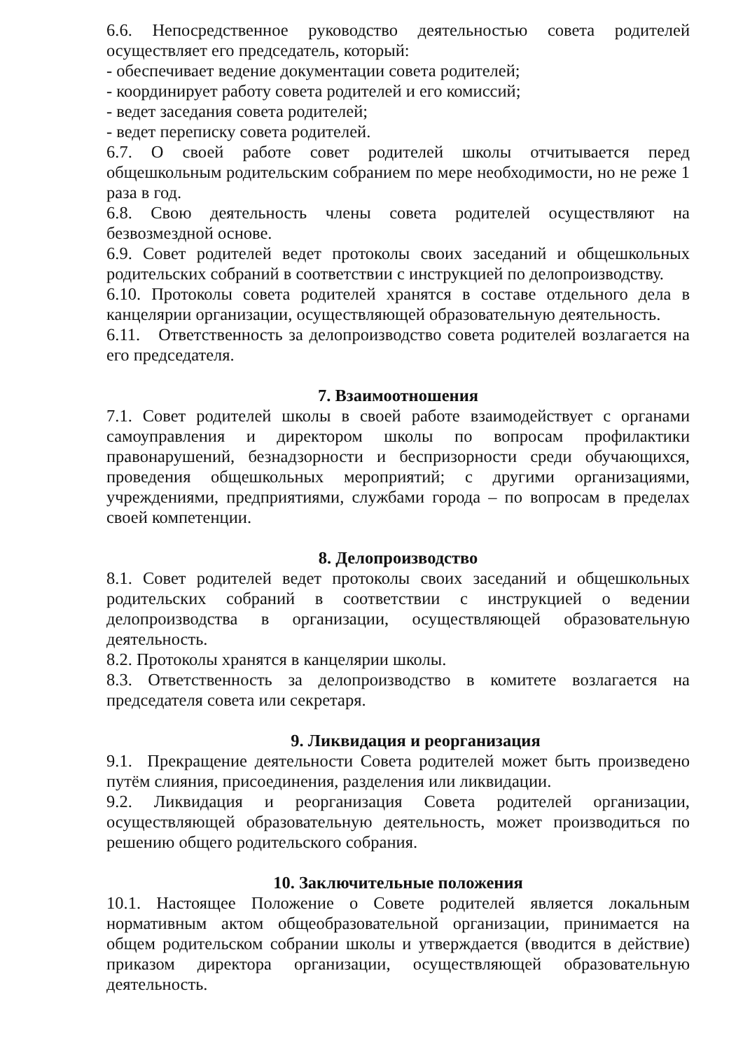6.6. Непосредственное руководство деятельностью совета родителей осуществляет его председатель, который:
- обеспечивает ведение документации совета родителей;
- координирует работу совета родителей и его комиссий;
- ведет заседания совета родителей;
- ведет переписку совета родителей.
6.7. О своей работе совет родителей школы отчитывается перед общешкольным родительским собранием по мере необходимости, но не реже 1 раза в год.
6.8. Свою деятельность члены совета родителей осуществляют на безвозмездной основе.
6.9. Совет родителей ведет протоколы своих заседаний и общешкольных родительских собраний в соответствии с инструкцией по делопроизводству.
6.10. Протоколы совета родителей хранятся в составе отдельного дела в канцелярии организации, осуществляющей образовательную деятельность.
6.11. Ответственность за делопроизводство совета родителей возлагается на его председателя.
7. Взаимоотношения
7.1. Совет родителей школы в своей работе взаимодействует с органами самоуправления и директором школы по вопросам профилактики правонарушений, безнадзорности и беспризорности среди обучающихся, проведения общешкольных мероприятий; с другими организациями, учреждениями, предприятиями, службами города – по вопросам в пределах своей компетенции.
8. Делопроизводство
8.1. Совет родителей ведет протоколы своих заседаний и общешкольных родительских собраний в соответствии с инструкцией о ведении делопроизводства в организации, осуществляющей образовательную деятельность.
8.2. Протоколы хранятся в канцелярии школы.
8.3. Ответственность за делопроизводство в комитете возлагается на председателя совета или секретаря.
9. Ликвидация и реорганизация
9.1. Прекращение деятельности Совета родителей может быть произведено путём слияния, присоединения, разделения или ликвидации.
9.2. Ликвидация и реорганизация Совета родителей организации, осуществляющей образовательную деятельность, может производиться по решению общего родительского собрания.
10. Заключительные положения
10.1. Настоящее Положение о Совете родителей является локальным нормативным актом общеобразовательной организации, принимается на общем родительском собрании школы и утверждается (вводится в действие) приказом директора организации, осуществляющей образовательную деятельность.